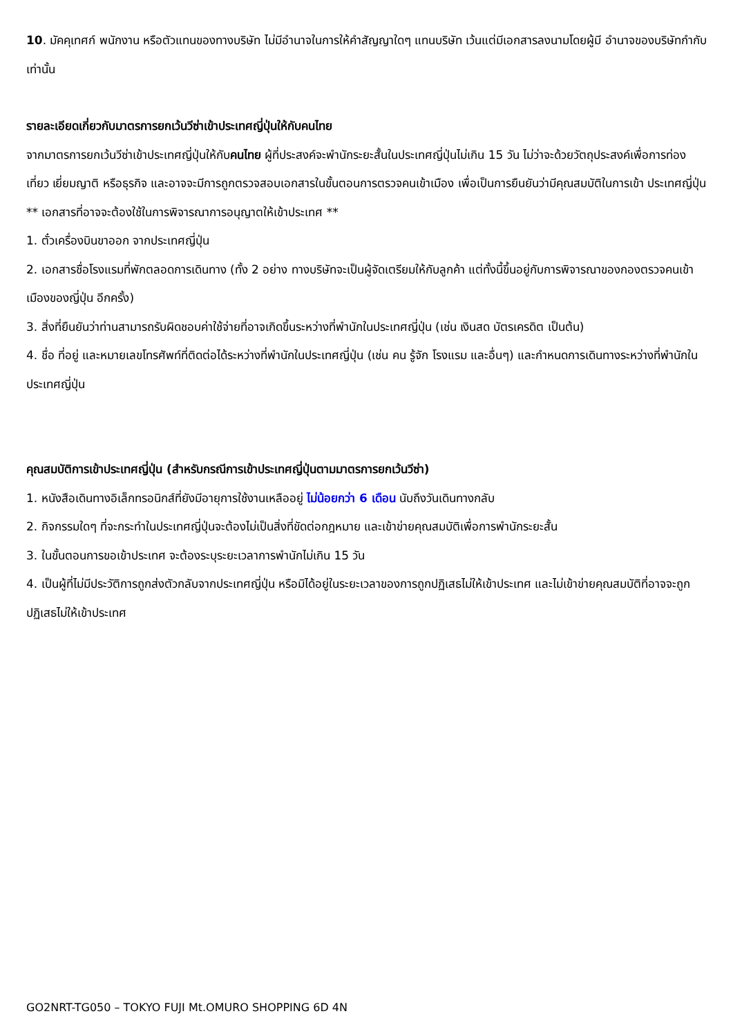10. มัคคุเทศก์ พนักงาน หรือตัวแทนของทางบริษัท ไม่มีอำนาจในการให้คำสัญญาใดๆ แทนบริษัท เว้นแต่มีเอกสารลงนามโดยผู้มี อำนาจของบริษัทกำกับเท่านั้น
รายละเอียดเกี่ยวกับมาตรการยกเว้นวีซ่าเข้าประเทศญี่ปุ่นให้กับคนไทย
จากมาตรการยกเว้นวีซ่าเข้าประเทศญี่ปุ่นให้กับคนไทย ผู้ที่ประสงค์จะพำนักระยะสั้นในประเทศญี่ปุ่นไม่เกิน 15 วัน ไม่ว่าจะด้วยวัตถุประสงค์เพื่อการท่องเที่ยว เยี่ยมญาติ หรือธุรกิจ และอาจจะมีการถูกตรวจสอบเอกสารในขั้นตอนการตรวจคนเข้าเมือง เพื่อเป็นการยืนยันว่ามีคุณสมบัติในการเข้า ประเทศญี่ปุ่น
** เอกสารที่อาจจะต้องใช้ในการพิจารณาการอนุญาตให้เข้าประเทศ **
1. ตั๋วเครื่องบินขาออก จากประเทศญี่ปุ่น
2. เอกสารชื่อโรงแรมที่พักตลอดการเดินทาง (ทั้ง 2 อย่าง ทางบริษัทจะเป็นผู้จัดเตรียมให้กับลูกค้า แต่ทั้งนี้ขึ้นอยู่กับการพิจารณาของกองตรวจคนเข้าเมืองของญี่ปุ่น อีกครั้ง)
3. สิ่งที่ยืนยันว่าท่านสามารถรับผิดชอบค่าใช้จ่ายที่อาจเกิดขึ้นระหว่างที่พำนักในประเทศญี่ปุ่น (เช่น เงินสด บัตรเครดิต เป็นต้น)
4. ชื่อ ที่อยู่ และหมายเลขโทรศัพท์ที่ติดต่อได้ระหว่างที่พำนักในประเทศญี่ปุ่น (เช่น คน รู้จัก โรงแรม และอื่นๆ) และกำหนดการเดินทางระหว่างที่พำนักในประเทศญี่ปุ่น
คุณสมบัติการเข้าประเทศญี่ปุ่น (สำหรับกรณีการเข้าประเทศญี่ปุ่นตามมาตรการยกเว้นวีซ่า)
1. หนังสือเดินทางอิเล็กทรอนิกส์ที่ยังมีอายุการใช้งานเหลืออยู่ ไม่น้อยกว่า 6 เดือน นับถึงวันเดินทางกลับ
2. กิจกรรมใดๆ ที่จะกระทำในประเทศญี่ปุ่นจะต้องไม่เป็นสิ่งที่ขัดต่อกฎหมาย และเข้าข่ายคุณสมบัติเพื่อการพำนักระยะสั้น
3. ในขั้นตอนการขอเข้าประเทศ จะต้องระบุระยะเวลาการพำนักไม่เกิน 15 วัน
4. เป็นผู้ที่ไม่มีประวัติการถูกส่งตัวกลับจากประเทศญี่ปุ่น หรือมิได้อยู่ในระยะเวลาของการถูกปฏิเสธไม่ให้เข้าประเทศ และไม่เข้าข่ายคุณสมบัติที่อาจจะถูกปฏิเสธไม่ให้เข้าประเทศ
GO2NRT-TG050 – TOKYO FUJI Mt.OMURO SHOPPING 6D 4N